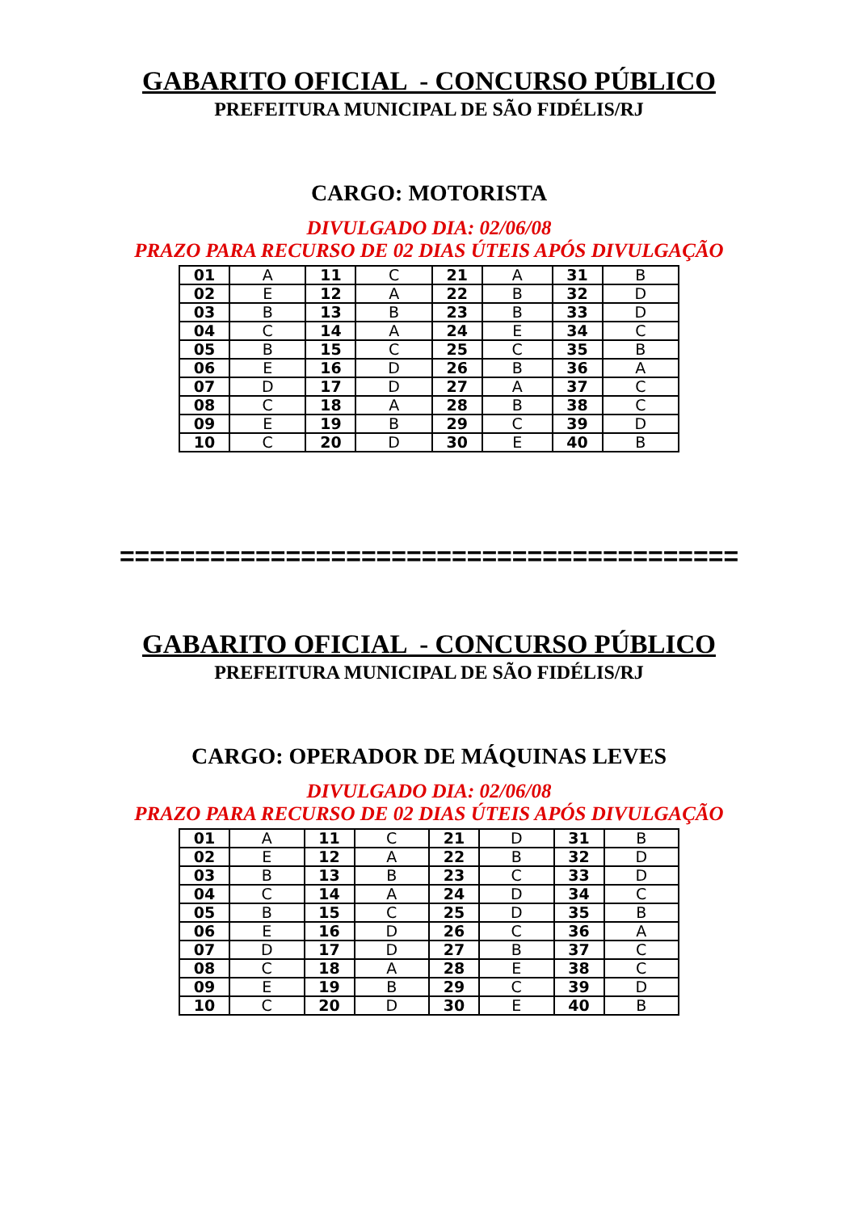GABARITO OFICIAL - CONCURSO PÚBLICO
PREFEITURA MUNICIPAL DE SÃO FIDÉLIS/RJ
CARGO: MOTORISTA
DIVULGADO DIA: 02/06/08
PRAZO PARA RECURSO DE 02 DIAS ÚTEIS APÓS DIVULGAÇÃO
| 01 | A | 11 | C | 21 | A | 31 | B |
| 02 | E | 12 | A | 22 | B | 32 | D |
| 03 | B | 13 | B | 23 | B | 33 | D |
| 04 | C | 14 | A | 24 | E | 34 | C |
| 05 | B | 15 | C | 25 | C | 35 | B |
| 06 | E | 16 | D | 26 | B | 36 | A |
| 07 | D | 17 | D | 27 | A | 37 | C |
| 08 | C | 18 | A | 28 | B | 38 | C |
| 09 | E | 19 | B | 29 | C | 39 | D |
| 10 | C | 20 | D | 30 | E | 40 | B |
=========================================
GABARITO OFICIAL - CONCURSO PÚBLICO
PREFEITURA MUNICIPAL DE SÃO FIDÉLIS/RJ
CARGO: OPERADOR DE MÁQUINAS LEVES
DIVULGADO DIA: 02/06/08
PRAZO PARA RECURSO DE 02 DIAS ÚTEIS APÓS DIVULGAÇÃO
| 01 | A | 11 | C | 21 | D | 31 | B |
| 02 | E | 12 | A | 22 | B | 32 | D |
| 03 | B | 13 | B | 23 | C | 33 | D |
| 04 | C | 14 | A | 24 | D | 34 | C |
| 05 | B | 15 | C | 25 | D | 35 | B |
| 06 | E | 16 | D | 26 | C | 36 | A |
| 07 | D | 17 | D | 27 | B | 37 | C |
| 08 | C | 18 | A | 28 | E | 38 | C |
| 09 | E | 19 | B | 29 | C | 39 | D |
| 10 | C | 20 | D | 30 | E | 40 | B |